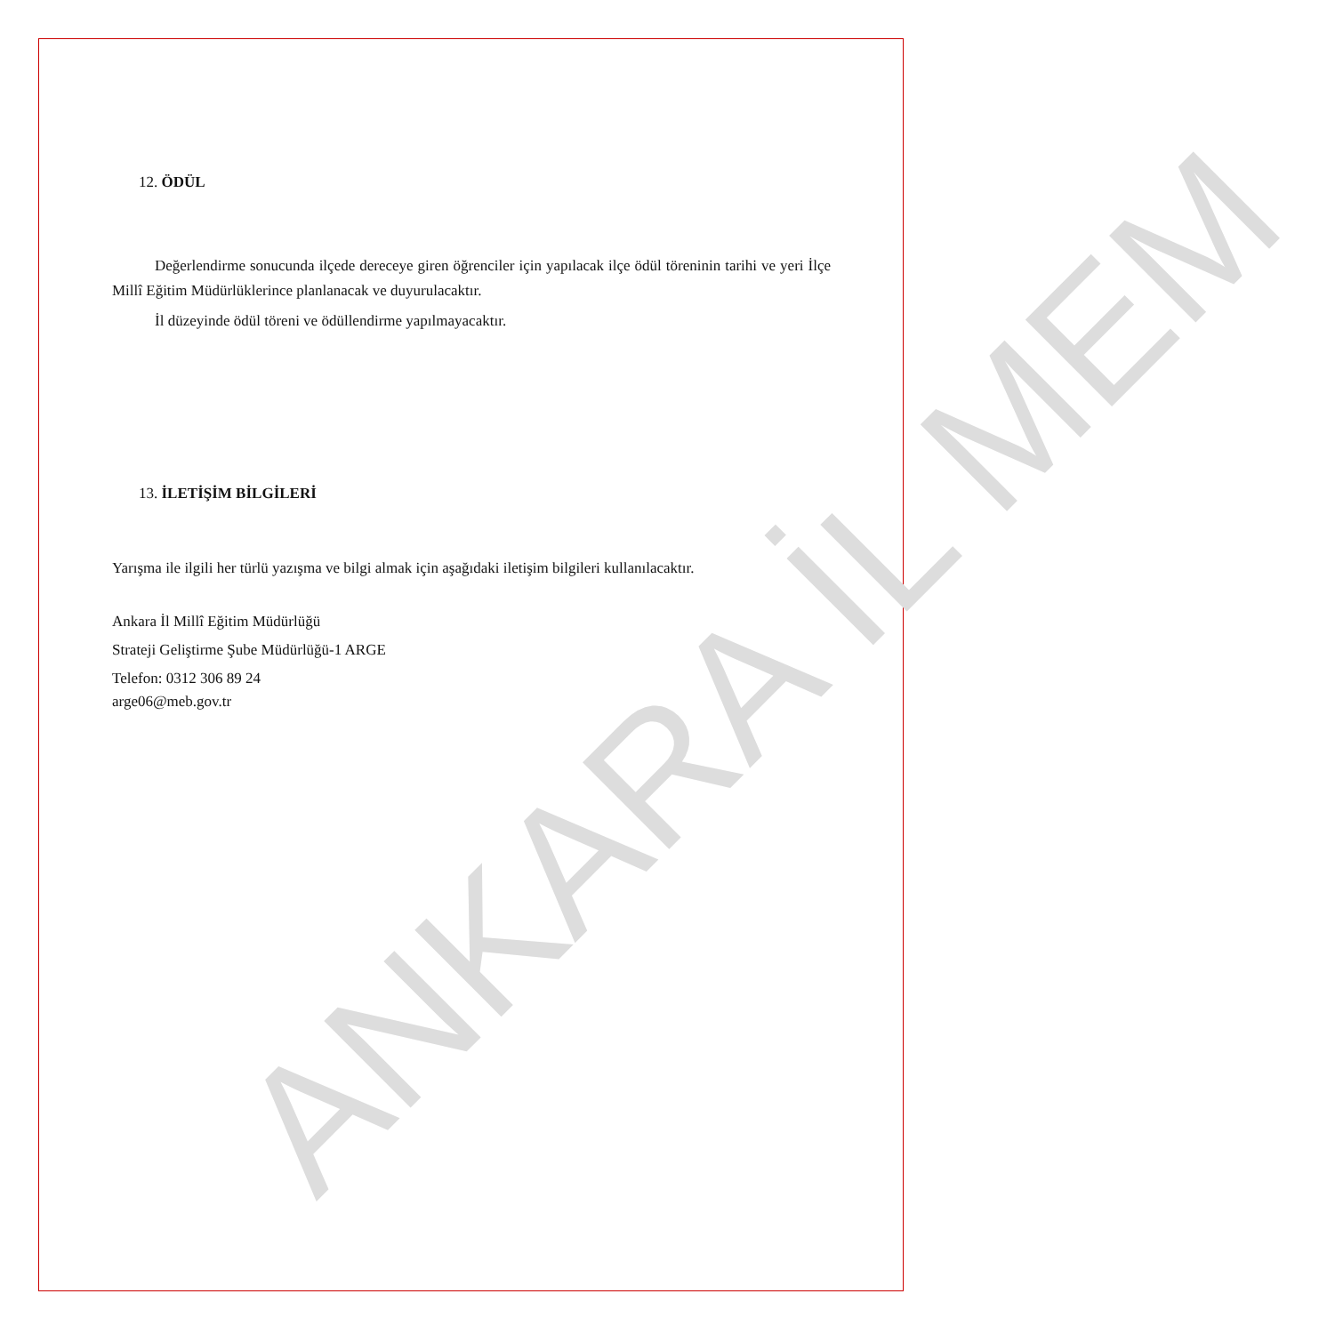ANKARA İL MEM
12. ÖDÜL
Değerlendirme sonucunda ilçede dereceye giren öğrenciler için yapılacak ilçe ödül töreninin tarihi ve yeri İlçe Millî Eğitim Müdürlüklerince planlanacak ve duyurulacaktır.
İl düzeyinde ödül töreni ve ödüllendirme yapılmayacaktır.
13. İLETİŞİM BİLGİLERİ
Yarışma ile ilgili her türlü yazışma ve bilgi almak için aşağıdaki iletişim bilgileri kullanılacaktır.
Ankara İl Millî Eğitim Müdürlüğü
Strateji Geliştirme Şube Müdürlüğü-1 ARGE
Telefon: 0312 306 89 24
arge06@meb.gov.tr